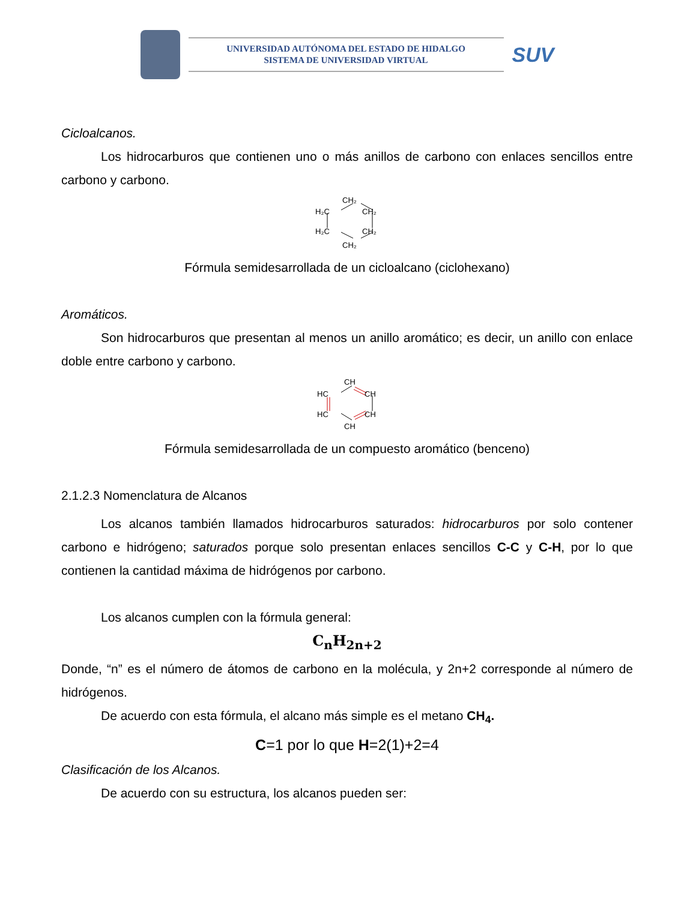UNIVERSIDAD AUTÓNOMA DEL ESTADO DE HIDALGO
SISTEMA DE UNIVERSIDAD VIRTUAL
SUV
Cicloalcanos.
Los hidrocarburos que contienen uno o más anillos de carbono con enlaces sencillos entre carbono y carbono.
CH₂
H₂C
CH₂
H₂C
CH₂
CH₂
Fórmula semidesarrollada de un cicloalcano (ciclohexano)
Aromáticos.
Son hidrocarburos que presentan al menos un anillo aromático; es decir, un anillo con enlace doble entre carbono y carbono.
CH
HC
CH
HC
CH
CH
Fórmula semidesarrollada de un compuesto aromático (benceno)
2.1.2.3 Nomenclatura de Alcanos
Los alcanos también llamados hidrocarburos saturados: hidrocarburos por solo contener carbono e hidrógeno; saturados porque solo presentan enlaces sencillos C-C y C-H, por lo que contienen la cantidad máxima de hidrógenos por carbono.
Los alcanos cumplen con la fórmula general:
C<sub>n</sub>H<sub>2n+2</sub>
Donde, “n” es el número de átomos de carbono en la molécula, y 2n+2 corresponde al número de hidrógenos.
De acuerdo con esta fórmula, el alcano más simple es el metano CH<sub>4</sub>.
C=1 por lo que H=2(1)+2=4
Clasificación de los Alcanos.
De acuerdo con su estructura, los alcanos pueden ser: